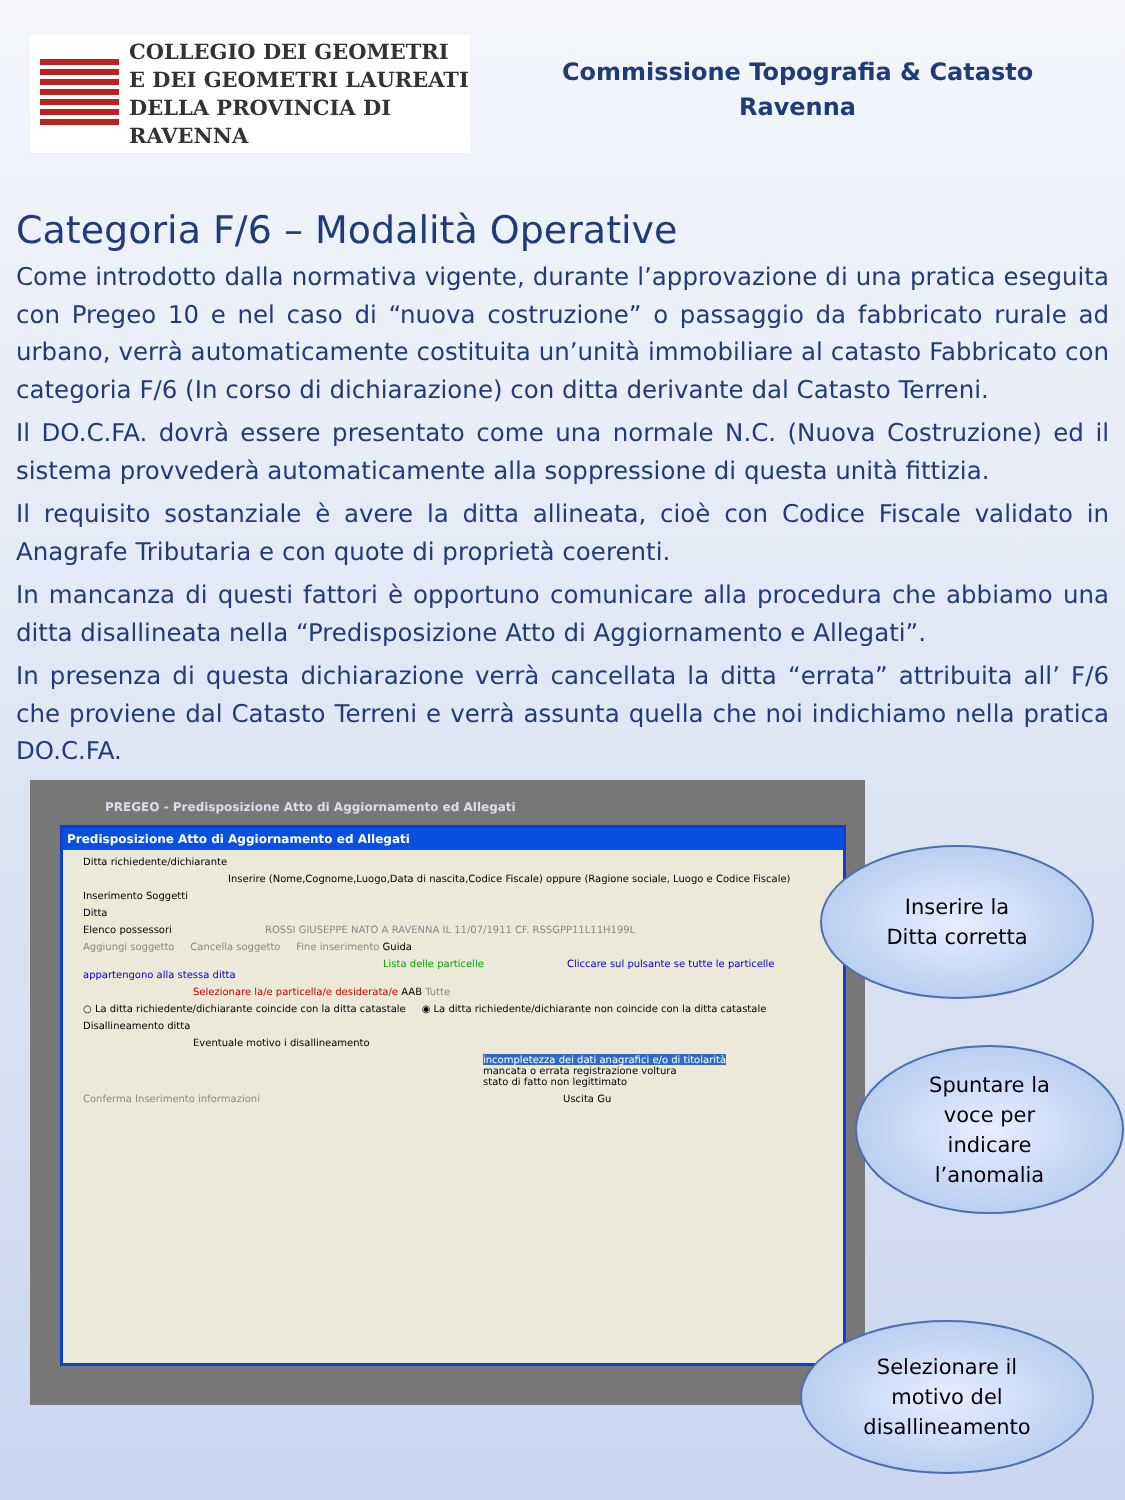COLLEGIO DEI GEOMETRI
E DEI GEOMETRI LAUREATI
DELLA PROVINCIA DI RAVENNA
Commissione Topografia & Catasto
Ravenna
Categoria F/6 – Modalità Operative
Come introdotto dalla normativa vigente, durante l’approvazione di una pratica eseguita con Pregeo 10 e nel caso di “nuova costruzione” o passaggio da fabbricato rurale ad urbano, verrà automaticamente costituita un’unità immobiliare al catasto Fabbricato con categoria F/6 (In corso di dichiarazione) con ditta derivante dal Catasto Terreni.
Il DO.C.FA. dovrà essere presentato come una normale N.C. (Nuova Costruzione) ed il sistema provvederà automaticamente alla soppressione di questa unità fittizia.
Il requisito sostanziale è avere la ditta allineata, cioè con Codice Fiscale validato in Anagrafe Tributaria e con quote di proprietà coerenti.
In mancanza di questi fattori è opportuno comunicare alla procedura che abbiamo una ditta disallineata nella “Predisposizione Atto di Aggiornamento e Allegati”.
In presenza di questa dichiarazione verrà cancellata la ditta “errata” attribuita all’ F/6 che proviene dal Catasto Terreni e verrà assunta quella che noi indichiamo nella pratica DO.C.FA.
PREGEO - Predisposizione Atto di Aggiornamento ed Allegati
Predisposizione Atto di Aggiornamento ed Allegati
Ditta richiedente/dichiarante
Inserire (Nome,Cognome,Luogo,Data di nascita,Codice Fiscale) oppure (Ragione sociale, Luogo e Codice Fiscale)
Inserimento Soggetti
Ditta
Elenco possessori ROSSI GIUSEPPE NATO A RAVENNA IL 11/07/1911 CF. RSSGPP11L11H199L
Aggiungi soggetto Cancella soggetto Fine inserimento Guida
Lista delle particelle Cliccare sul pulsante se tutte le particelle appartengono alla stessa ditta
Selezionare la/e particella/e desiderata/e AAB Tutte
○ La ditta richiedente/dichiarante coincide con la ditta catastale ◉ La ditta richiedente/dichiarante non coincide con la ditta catastale
Disallineamento ditta
Eventuale motivo i disallineamento
incompletezza dei dati anagrafici e/o di titolarità
mancata o errata registrazione voltura
stato di fatto non legittimato
Conferma Inserimento informazioni Uscita Gu
Inserire la
Ditta corretta
Spuntare la
voce per
indicare
l’anomalia
Selezionare il
motivo del
disallineamento